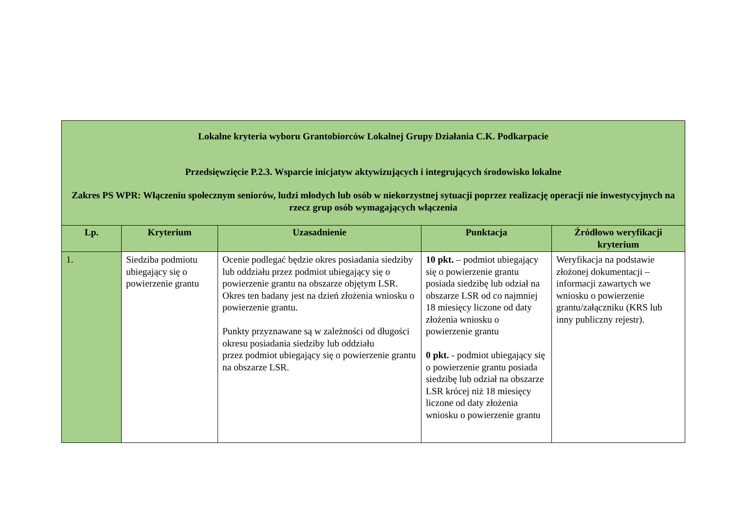| Lokalne kryteria wyboru Grantobiorców Lokalnej Grupy Działania C.K. Podkarpacie Przedsięwzięcie P.2.3. Wsparcie inicjatyw aktywizujących i integrujących środowisko lokalne Zakres PS WPR: Włączeniu społecznym seniorów, ludzi młodych lub osób w niekorzystnej sytuacji poprzez realizację operacji nie inwestycyjnych na rzecz grup osób wymagających włączenia | | | | |
| Lp. | Kryterium | Uzasadnienie | Punktacja | Źródłowo weryfikacji kryterium |
| 1. | Siedziba podmiotu ubiegający się o powierzenie grantu | Ocenie podlegać będzie okres posiadania siedziby lub oddziału przez podmiot ubiegający się o powierzenie grantu na obszarze objętym LSR. Okres ten badany jest na dzień złożenia wniosku o powierzenie grantu. Punkty przyznawane są w zależności od długości okresu posiadania siedziby lub oddziału przez podmiot ubiegający się o powierzenie grantu na obszarze LSR. | 10 pkt. – podmiot ubiegający się o powierzenie grantu posiada siedzibę lub odział na obszarze LSR od co najmniej 18 miesięcy liczone od daty złożenia wniosku o powierzenie grantu 0 pkt. - podmiot ubiegający się o powierzenie grantu posiada siedzibę lub odział na obszarze LSR krócej niż 18 miesięcy liczone od daty złożenia wniosku o powierzenie grantu | Weryfikacja na podstawie złożonej dokumentacji – informacji zawartych we wniosku o powierzenie grantu/załączniku (KRS lub inny publiczny rejestr). |